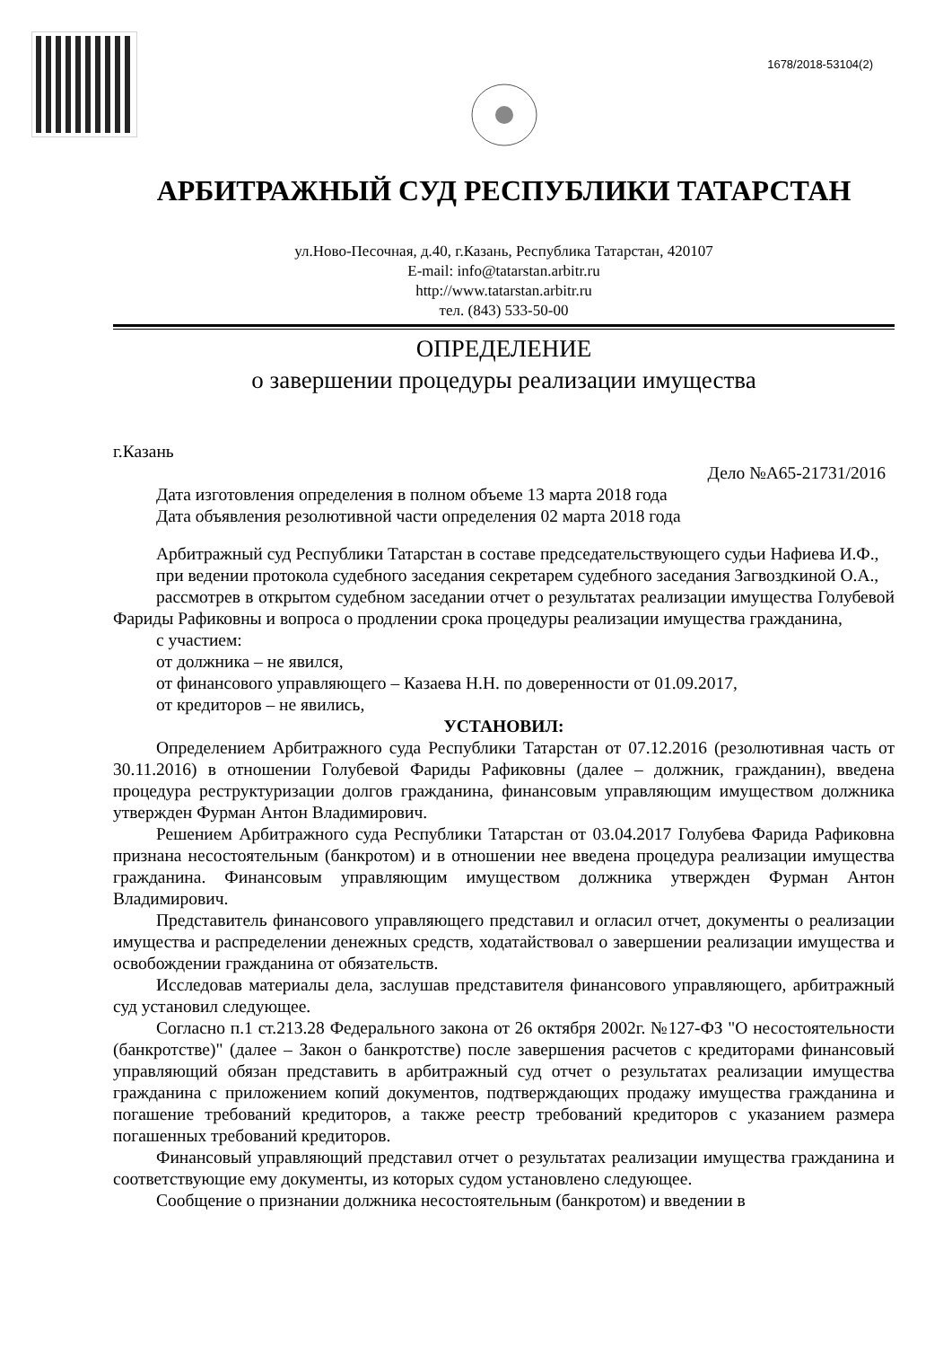1678/2018-53104(2)
АРБИТРАЖНЫЙ СУД РЕСПУБЛИКИ ТАТАРСТАН
ул.Ново-Песочная, д.40, г.Казань, Республика Татарстан, 420107
E-mail: info@tatarstan.arbitr.ru
http://www.tatarstan.arbitr.ru
тел. (843) 533-50-00
ОПРЕДЕЛЕНИЕ
о завершении процедуры реализации имущества
г.Казань
Дело №А65-21731/2016
Дата изготовления определения в полном объеме 13 марта 2018 года
Дата объявления резолютивной части определения 02 марта 2018 года
Арбитражный суд Республики Татарстан в составе председательствующего судьи Нафиева И.Ф.,
при ведении протокола судебного заседания секретарем судебного заседания Загвоздкиной О.А.,
рассмотрев в открытом судебном заседании отчет о результатах реализации имущества Голубевой Фариды Рафиковны и вопроса о продлении срока процедуры реализации имущества гражданина,
с участием:
от должника – не явился,
от финансового управляющего – Казаева Н.Н. по доверенности от 01.09.2017,
от кредиторов – не явились,
УСТАНОВИЛ:
Определением Арбитражного суда Республики Татарстан от 07.12.2016 (резолютивная часть от 30.11.2016) в отношении Голубевой Фариды Рафиковны (далее – должник, гражданин), введена процедура реструктуризации долгов гражданина, финансовым управляющим имуществом должника утвержден Фурман Антон Владимирович.
Решением Арбитражного суда Республики Татарстан от 03.04.2017 Голубева Фарида Рафиковна признана несостоятельным (банкротом) и в отношении нее введена процедура реализации имущества гражданина. Финансовым управляющим имуществом должника утвержден Фурман Антон Владимирович.
Представитель финансового управляющего представил и огласил отчет, документы о реализации имущества и распределении денежных средств, ходатайствовал о завершении реализации имущества и освобождении гражданина от обязательств.
Исследовав материалы дела, заслушав представителя финансового управляющего, арбитражный суд установил следующее.
Согласно п.1 ст.213.28 Федерального закона от 26 октября 2002г. №127-ФЗ "О несостоятельности (банкротстве)" (далее – Закон о банкротстве) после завершения расчетов с кредиторами финансовый управляющий обязан представить в арбитражный суд отчет о результатах реализации имущества гражданина с приложением копий документов, подтверждающих продажу имущества гражданина и погашение требований кредиторов, а также реестр требований кредиторов с указанием размера погашенных требований кредиторов.
Финансовый управляющий представил отчет о результатах реализации имущества гражданина и соответствующие ему документы, из которых судом установлено следующее.
Сообщение о признании должника несостоятельным (банкротом) и введении в